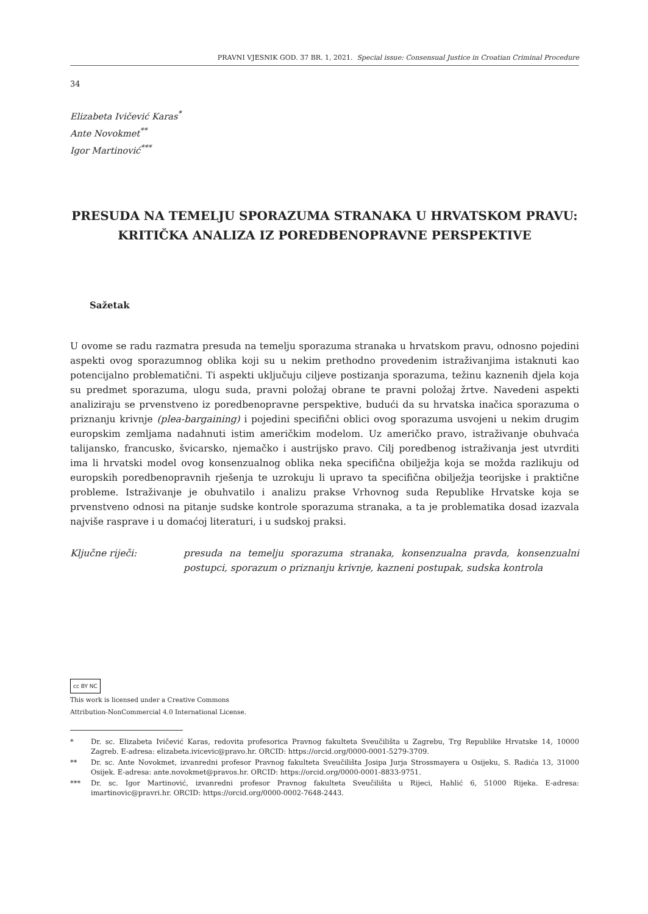PRAVNI VJESNIK GOD. 37 BR. 1, 2021. Special issue: Consensual Justice in Croatian Criminal Procedure
34
Elizabeta Ivičević Karas<sup>*</sup>
Ante Novokmet<sup>**</sup>
Igor Martinović<sup>***</sup>
PRESUDA NA TEMELJU SPORAZUMA STRANAKA U HRVATSKOM PRAVU: KRITIČKA ANALIZA IZ POREDBENOPRAVNE PERSPEKTIVE
Sažetak
U ovome se radu razmatra presuda na temelju sporazuma stranaka u hrvatskom pravu, odnosno pojedini aspekti ovog sporazumnog oblika koji su u nekim prethodno provedenim istraživanjima istaknuti kao potencijalno problematični. Ti aspekti uključuju ciljeve postizanja sporazuma, težinu kaznenih djela koja su predmet sporazuma, ulogu suda, pravni položaj obrane te pravni položaj žrtve. Navedeni aspekti analiziraju se prvenstveno iz poredbenopravne perspektive, budući da su hrvatska inačica sporazuma o priznanju krivnje (plea-bargaining) i pojedini specifični oblici ovog sporazuma usvojeni u nekim drugim europskim zemljama nadahnuti istim američkim modelom. Uz američko pravo, istraživanje obuhvaća talijansko, francusko, švicarsko, njemačko i austrijsko pravo. Cilj poredbenog istraživanja jest utvrditi ima li hrvatski model ovog konsenzualnog oblika neka specifična obilježja koja se možda razlikuju od europskih poredbenopravnih rješenja te uzrokuju li upravo ta specifična obilježja teorijske i praktične probleme. Istraživanje je obuhvatilo i analizu prakse Vrhovnog suda Republike Hrvatske koja se prvenstveno odnosi na pitanje sudske kontrole sporazuma stranaka, a ta je problematika dosad izazvala najviše rasprave i u domaćoj literaturi, i u sudskoj praksi.
Ključne riječi: presuda na temelju sporazuma stranaka, konsenzualna pravda, konsenzualni postupci, sporazum o priznanju krivnje, kazneni postupak, sudska kontrola
cc BY NC
This work is licensed under a Creative Commons
Attribution-NonCommercial 4.0 International License.
* Dr. sc. Elizabeta Ivičević Karas, redovita profesorica Pravnog fakulteta Sveučilišta u Zagrebu, Trg Republike Hrvatske 14, 10000 Zagreb. E-adresa: elizabeta.ivicevic@pravo.hr. ORCID: https://orcid.org/0000-0001-5279-3709.
** Dr. sc. Ante Novokmet, izvanredni profesor Pravnog fakulteta Sveučilišta Josipa Jurja Strossmayera u Osijeku, S. Radića 13, 31000 Osijek. E-adresa: ante.novokmet@pravos.hr. ORCID: https://orcid.org/0000-0001-8833-9751.
*** Dr. sc. Igor Martinović, izvanredni profesor Pravnog fakulteta Sveučilišta u Rijeci, Hahlić 6, 51000 Rijeka. E-adresa: imartinovic@pravri.hr. ORCID: https://orcid.org/0000-0002-7648-2443.